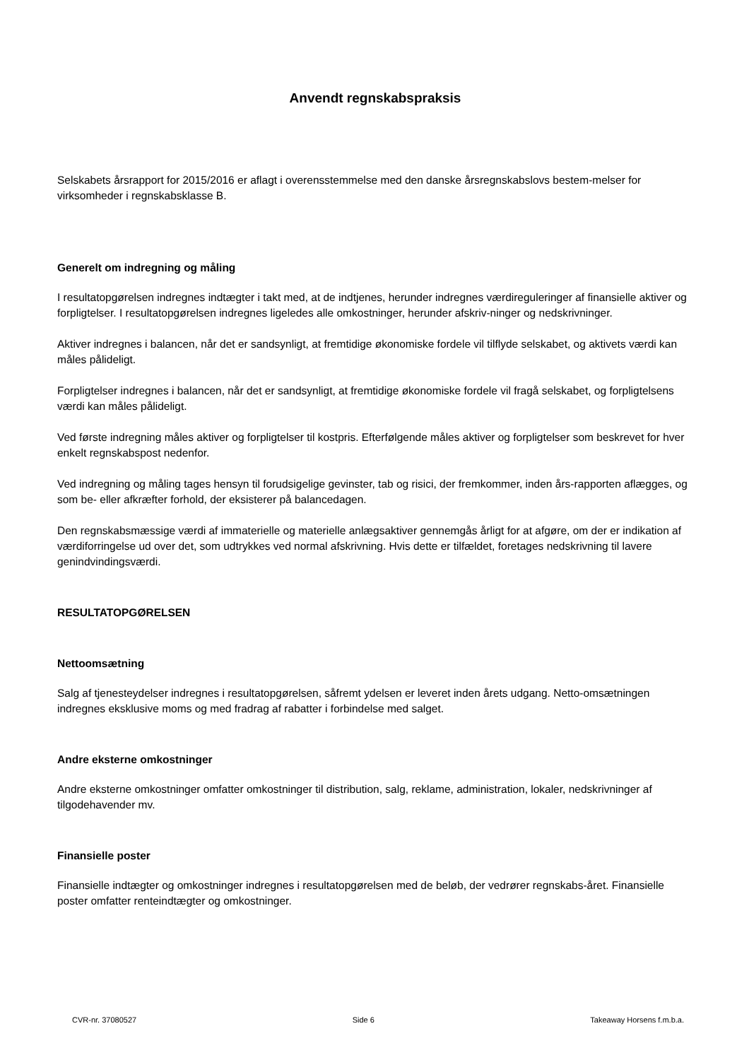Anvendt regnskabspraksis
Selskabets årsrapport for 2015/2016 er aflagt i overensstemmelse med den danske årsregnskabslovs bestem-melser for virksomheder i regnskabsklasse B.
Generelt om indregning og måling
I resultatopgørelsen indregnes indtægter i takt med, at de indtjenes, herunder indregnes værdireguleringer af finansielle aktiver og forpligtelser. I resultatopgørelsen indregnes ligeledes alle omkostninger, herunder afskriv-ninger og nedskrivninger.
Aktiver indregnes i balancen, når det er sandsynligt, at fremtidige økonomiske fordele vil tilflyde selskabet, og aktivets værdi kan måles pålideligt.
Forpligtelser indregnes i balancen, når det er sandsynligt, at fremtidige økonomiske fordele vil fragå selskabet, og forpligtelsens værdi kan måles pålideligt.
Ved første indregning måles aktiver og forpligtelser til kostpris. Efterfølgende måles aktiver og forpligtelser som beskrevet for hver enkelt regnskabspost nedenfor.
Ved indregning og måling tages hensyn til forudsigelige gevinster, tab og risici, der fremkommer, inden års-rapporten aflægges, og som be- eller afkræfter forhold, der eksisterer på balancedagen.
Den regnskabsmæssige værdi af immaterielle og materielle anlægsaktiver gennemgås årligt for at afgøre, om der er indikation af værdiforringelse ud over det, som udtrykkes ved normal afskrivning. Hvis dette er tilfældet, foretages nedskrivning til lavere genindvindingsværdi.
RESULTATOPGØRELSEN
Nettoomsætning
Salg af tjenesteydelser indregnes i resultatopgørelsen, såfremt ydelsen er leveret inden årets udgang. Netto-omsætningen indregnes eksklusive moms og med fradrag af rabatter i forbindelse med salget.
Andre eksterne omkostninger
Andre eksterne omkostninger omfatter omkostninger til distribution, salg, reklame, administration, lokaler, nedskrivninger af tilgodehavender mv.
Finansielle poster
Finansielle indtægter og omkostninger indregnes i resultatopgørelsen med de beløb, der vedrører regnskabs-året. Finansielle poster omfatter renteindtægter og omkostninger.
CVR-nr. 37080527 Side 6 Takeaway Horsens f.m.b.a.